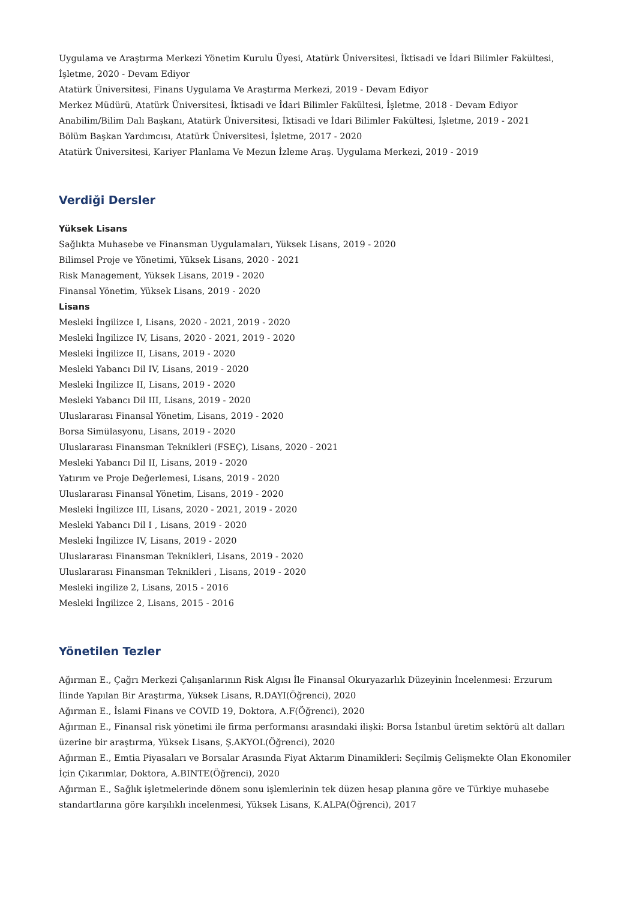Uygulama ve Araştırma Merkezi Yönetim Kurulu Üyesi, Atatürk Üniversitesi, İktisadi ve İdari Bilimler Fakültesi, İşletme, 2020 - Devam Ediyor
Atatürk Üniversitesi, Finans Uygulama Ve Araştırma Merkezi, 2019 - Devam Ediyor
Merkez Müdürü, Atatürk Üniversitesi, İktisadi ve İdari Bilimler Fakültesi, İşletme, 2018 - Devam Ediyor
Anabilim/Bilim Dalı Başkanı, Atatürk Üniversitesi, İktisadi ve İdari Bilimler Fakültesi, İşletme, 2019 - 2021
Bölüm Başkan Yardımcısı, Atatürk Üniversitesi, İşletme, 2017 - 2020
Atatürk Üniversitesi, Kariyer Planlama Ve Mezun İzleme Araş. Uygulama Merkezi, 2019 - 2019
Verdiği Dersler
Yüksek Lisans
Sağlıkta Muhasebe ve Finansman Uygulamaları, Yüksek Lisans, 2019 - 2020
Bilimsel Proje ve Yönetimi, Yüksek Lisans, 2020 - 2021
Risk Management, Yüksek Lisans, 2019 - 2020
Finansal Yönetim, Yüksek Lisans, 2019 - 2020
Lisans
Mesleki İngilizce I, Lisans, 2020 - 2021, 2019 - 2020
Mesleki İngilizce IV, Lisans, 2020 - 2021, 2019 - 2020
Mesleki İngilizce II, Lisans, 2019 - 2020
Mesleki Yabancı Dil IV, Lisans, 2019 - 2020
Mesleki İngilizce II, Lisans, 2019 - 2020
Mesleki Yabancı Dil III, Lisans, 2019 - 2020
Uluslararası Finansal Yönetim, Lisans, 2019 - 2020
Borsa Simülasyonu, Lisans, 2019 - 2020
Uluslararası Finansman Teknikleri (FSEÇ), Lisans, 2020 - 2021
Mesleki Yabancı Dil II, Lisans, 2019 - 2020
Yatırım ve Proje Değerlemesi, Lisans, 2019 - 2020
Uluslararası Finansal Yönetim, Lisans, 2019 - 2020
Mesleki İngilizce III, Lisans, 2020 - 2021, 2019 - 2020
Mesleki Yabancı Dil I , Lisans, 2019 - 2020
Mesleki İngilizce IV, Lisans, 2019 - 2020
Uluslararası Finansman Teknikleri, Lisans, 2019 - 2020
Uluslararası Finansman Teknikleri , Lisans, 2019 - 2020
Mesleki ingilize 2, Lisans, 2015 - 2016
Mesleki İngilizce 2, Lisans, 2015 - 2016
Yönetilen Tezler
Ağırman E., Çağrı Merkezi Çalışanlarının Risk Algısı İle Finansal Okuryazarlık Düzeyinin İncelenmesi: Erzurum İlinde Yapılan Bir Araştırma, Yüksek Lisans, R.DAYI(Öğrenci), 2020
Ağırman E., İslami Finans ve COVID 19, Doktora, A.F(Öğrenci), 2020
Ağırman E., Finansal risk yönetimi ile firma performansı arasındaki ilişki: Borsa İstanbul üretim sektörü alt dalları üzerine bir araştırma, Yüksek Lisans, Ş.AKYOL(Öğrenci), 2020
Ağırman E., Emtia Piyasaları ve Borsalar Arasında Fiyat Aktarım Dinamikleri: Seçilmiş Gelişmekte Olan Ekonomiler İçin Çıkarımlar, Doktora, A.BINTE(Öğrenci), 2020
Ağırman E., Sağlık işletmelerinde dönem sonu işlemlerinin tek düzen hesap planına göre ve Türkiye muhasebe standartlarına göre karşılıklı incelenmesi, Yüksek Lisans, K.ALPA(Öğrenci), 2017